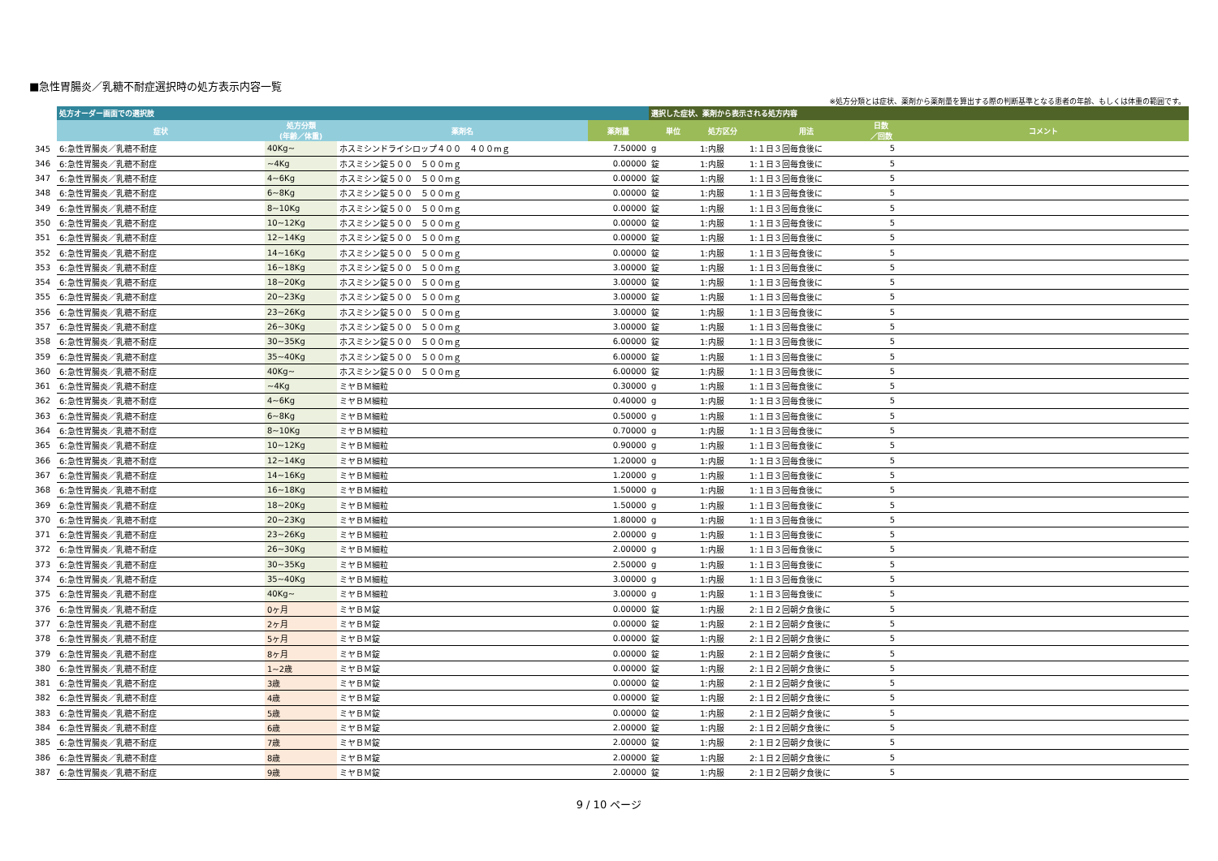■急性胃腸炎／乳糖不耐症選択時の処方表示内容一覧
※処方分類とは症状、薬剤から薬剤量を算出する際の判断基準となる患者の年齢、もしくは体重の範囲です。
| | 処方オーダー画面での選択肢 | | | | 選択した症状、薬剤から表示される処方内容 | | | | |
| --- | --- | --- | --- | --- | --- | --- | --- | --- | --- |
| | 症状 | 処方分類 (年齢／体重) | 薬剤名 | 薬剤量 | 単位 | 処方区分 | 用法 | 日数 ／回数 | コメント |
| 345 | 6:急性胃腸炎／乳糖不耐症 | 40Kg~ | ホスミシンドライシロップ４００ ４００mｇ | 7.50000 | g | 1:内服 | 1:１日３回毎食後に | 5 | |
| 346 | 6:急性胃腸炎／乳糖不耐症 | ~4Kg | ホスミシン錠５００ ５００mｇ | 0.00000 | 錠 | 1:内服 | 1:１日３回毎食後に | 5 | |
| 347 | 6:急性胃腸炎／乳糖不耐症 | 4~6Kg | ホスミシン錠５００ ５００mｇ | 0.00000 | 錠 | 1:内服 | 1:１日３回毎食後に | 5 | |
| 348 | 6:急性胃腸炎／乳糖不耐症 | 6~8Kg | ホスミシン錠５００ ５００mｇ | 0.00000 | 錠 | 1:内服 | 1:１日３回毎食後に | 5 | |
| 349 | 6:急性胃腸炎／乳糖不耐症 | 8~10Kg | ホスミシン錠５００ ５００mｇ | 0.00000 | 錠 | 1:内服 | 1:１日３回毎食後に | 5 | |
| 350 | 6:急性胃腸炎／乳糖不耐症 | 10~12Kg | ホスミシン錠５００ ５００mｇ | 0.00000 | 錠 | 1:内服 | 1:１日３回毎食後に | 5 | |
| 351 | 6:急性胃腸炎／乳糖不耐症 | 12~14Kg | ホスミシン錠５００ ５００mｇ | 0.00000 | 錠 | 1:内服 | 1:１日３回毎食後に | 5 | |
| 352 | 6:急性胃腸炎／乳糖不耐症 | 14~16Kg | ホスミシン錠５００ ５００mｇ | 0.00000 | 錠 | 1:内服 | 1:１日３回毎食後に | 5 | |
| 353 | 6:急性胃腸炎／乳糖不耐症 | 16~18Kg | ホスミシン錠５００ ５００mｇ | 3.00000 | 錠 | 1:内服 | 1:１日３回毎食後に | 5 | |
| 354 | 6:急性胃腸炎／乳糖不耐症 | 18~20Kg | ホスミシン錠５００ ５００mｇ | 3.00000 | 錠 | 1:内服 | 1:１日３回毎食後に | 5 | |
| 355 | 6:急性胃腸炎／乳糖不耐症 | 20~23Kg | ホスミシン錠５００ ５００mｇ | 3.00000 | 錠 | 1:内服 | 1:１日３回毎食後に | 5 | |
| 356 | 6:急性胃腸炎／乳糖不耐症 | 23~26Kg | ホスミシン錠５００ ５００mｇ | 3.00000 | 錠 | 1:内服 | 1:１日３回毎食後に | 5 | |
| 357 | 6:急性胃腸炎／乳糖不耐症 | 26~30Kg | ホスミシン錠５００ ５００mｇ | 3.00000 | 錠 | 1:内服 | 1:１日３回毎食後に | 5 | |
| 358 | 6:急性胃腸炎／乳糖不耐症 | 30~35Kg | ホスミシン錠５００ ５００mｇ | 6.00000 | 錠 | 1:内服 | 1:１日３回毎食後に | 5 | |
| 359 | 6:急性胃腸炎／乳糖不耐症 | 35~40Kg | ホスミシン錠５００ ５００mｇ | 6.00000 | 錠 | 1:内服 | 1:１日３回毎食後に | 5 | |
| 360 | 6:急性胃腸炎／乳糖不耐症 | 40Kg~ | ホスミシン錠５００ ５００mｇ | 6.00000 | 錠 | 1:内服 | 1:１日３回毎食後に | 5 | |
| 361 | 6:急性胃腸炎／乳糖不耐症 | ~4Kg | ミヤＢＭ細粒 | 0.30000 | g | 1:内服 | 1:１日３回毎食後に | 5 | |
| 362 | 6:急性胃腸炎／乳糖不耐症 | 4~6Kg | ミヤＢＭ細粒 | 0.40000 | g | 1:内服 | 1:１日３回毎食後に | 5 | |
| 363 | 6:急性胃腸炎／乳糖不耐症 | 6~8Kg | ミヤＢＭ細粒 | 0.50000 | g | 1:内服 | 1:１日３回毎食後に | 5 | |
| 364 | 6:急性胃腸炎／乳糖不耐症 | 8~10Kg | ミヤＢＭ細粒 | 0.70000 | g | 1:内服 | 1:１日３回毎食後に | 5 | |
| 365 | 6:急性胃腸炎／乳糖不耐症 | 10~12Kg | ミヤＢＭ細粒 | 0.90000 | g | 1:内服 | 1:１日３回毎食後に | 5 | |
| 366 | 6:急性胃腸炎／乳糖不耐症 | 12~14Kg | ミヤＢＭ細粒 | 1.20000 | g | 1:内服 | 1:１日３回毎食後に | 5 | |
| 367 | 6:急性胃腸炎／乳糖不耐症 | 14~16Kg | ミヤＢＭ細粒 | 1.20000 | g | 1:内服 | 1:１日３回毎食後に | 5 | |
| 368 | 6:急性胃腸炎／乳糖不耐症 | 16~18Kg | ミヤＢＭ細粒 | 1.50000 | g | 1:内服 | 1:１日３回毎食後に | 5 | |
| 369 | 6:急性胃腸炎／乳糖不耐症 | 18~20Kg | ミヤＢＭ細粒 | 1.50000 | g | 1:内服 | 1:１日３回毎食後に | 5 | |
| 370 | 6:急性胃腸炎／乳糖不耐症 | 20~23Kg | ミヤＢＭ細粒 | 1.80000 | g | 1:内服 | 1:１日３回毎食後に | 5 | |
| 371 | 6:急性胃腸炎／乳糖不耐症 | 23~26Kg | ミヤＢＭ細粒 | 2.00000 | g | 1:内服 | 1:１日３回毎食後に | 5 | |
| 372 | 6:急性胃腸炎／乳糖不耐症 | 26~30Kg | ミヤＢＭ細粒 | 2.00000 | g | 1:内服 | 1:１日３回毎食後に | 5 | |
| 373 | 6:急性胃腸炎／乳糖不耐症 | 30~35Kg | ミヤＢＭ細粒 | 2.50000 | g | 1:内服 | 1:１日３回毎食後に | 5 | |
| 374 | 6:急性胃腸炎／乳糖不耐症 | 35~40Kg | ミヤＢＭ細粒 | 3.00000 | g | 1:内服 | 1:１日３回毎食後に | 5 | |
| 375 | 6:急性胃腸炎／乳糖不耐症 | 40Kg~ | ミヤＢＭ細粒 | 3.00000 | g | 1:内服 | 1:１日３回毎食後に | 5 | |
| 376 | 6:急性胃腸炎／乳糖不耐症 | 0ヶ月 | ミヤＢＭ錠 | 0.00000 | 錠 | 1:内服 | 2:１日２回朝夕食後に | 5 | |
| 377 | 6:急性胃腸炎／乳糖不耐症 | 2ヶ月 | ミヤＢＭ錠 | 0.00000 | 錠 | 1:内服 | 2:１日２回朝夕食後に | 5 | |
| 378 | 6:急性胃腸炎／乳糖不耐症 | 5ヶ月 | ミヤＢＭ錠 | 0.00000 | 錠 | 1:内服 | 2:１日２回朝夕食後に | 5 | |
| 379 | 6:急性胃腸炎／乳糖不耐症 | 8ヶ月 | ミヤＢＭ錠 | 0.00000 | 錠 | 1:内服 | 2:１日２回朝夕食後に | 5 | |
| 380 | 6:急性胃腸炎／乳糖不耐症 | 1~2歳 | ミヤＢＭ錠 | 0.00000 | 錠 | 1:内服 | 2:１日２回朝夕食後に | 5 | |
| 381 | 6:急性胃腸炎／乳糖不耐症 | 3歳 | ミヤＢＭ錠 | 0.00000 | 錠 | 1:内服 | 2:１日２回朝夕食後に | 5 | |
| 382 | 6:急性胃腸炎／乳糖不耐症 | 4歳 | ミヤＢＭ錠 | 0.00000 | 錠 | 1:内服 | 2:１日２回朝夕食後に | 5 | |
| 383 | 6:急性胃腸炎／乳糖不耐症 | 5歳 | ミヤＢＭ錠 | 0.00000 | 錠 | 1:内服 | 2:１日２回朝夕食後に | 5 | |
| 384 | 6:急性胃腸炎／乳糖不耐症 | 6歳 | ミヤＢＭ錠 | 2.00000 | 錠 | 1:内服 | 2:１日２回朝夕食後に | 5 | |
| 385 | 6:急性胃腸炎／乳糖不耐症 | 7歳 | ミヤＢＭ錠 | 2.00000 | 錠 | 1:内服 | 2:１日２回朝夕食後に | 5 | |
| 386 | 6:急性胃腸炎／乳糖不耐症 | 8歳 | ミヤＢＭ錠 | 2.00000 | 錠 | 1:内服 | 2:１日２回朝夕食後に | 5 | |
| 387 | 6:急性胃腸炎／乳糖不耐症 | 9歳 | ミヤＢＭ錠 | 2.00000 | 錠 | 1:内服 | 2:１日２回朝夕食後に | 5 | |
9 / 10 ページ